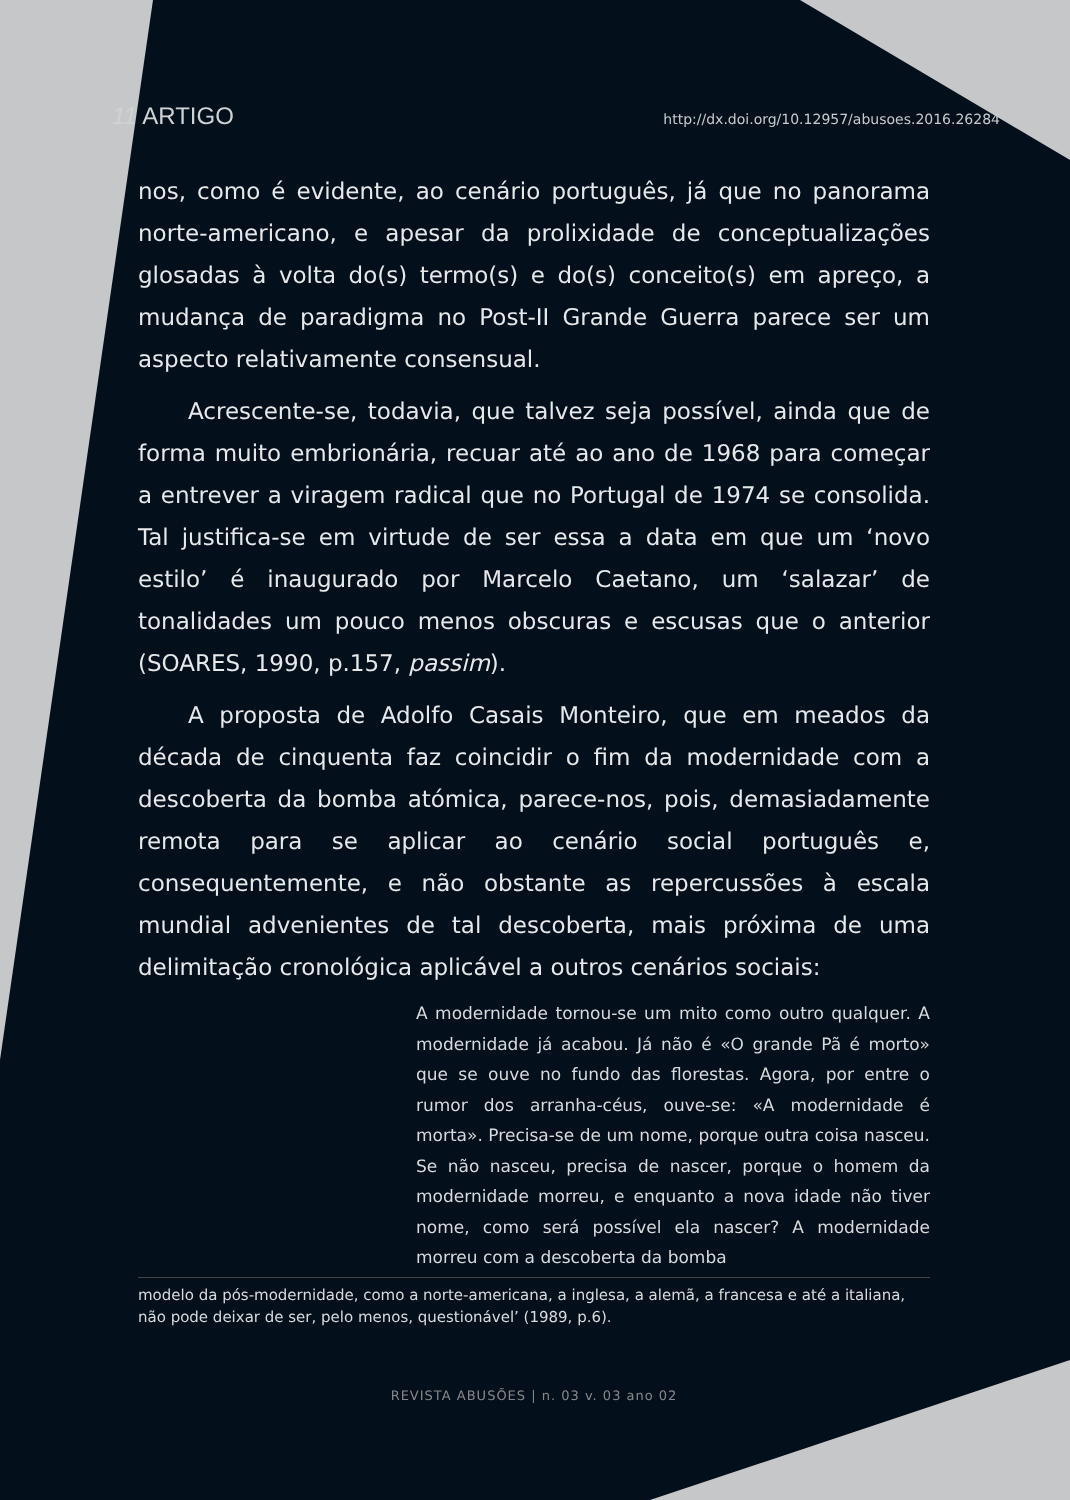11 ARTIGO http://dx.doi.org/10.12957/abusoes.2016.26284
nos, como é evidente, ao cenário português, já que no panorama norte-americano, e apesar da prolixidade de conceptualizações glosadas à volta do(s) termo(s) e do(s) conceito(s) em apreço, a mudança de paradigma no Post-II Grande Guerra parece ser um aspecto relativamente consensual.
Acrescente-se, todavia, que talvez seja possível, ainda que de forma muito embrionária, recuar até ao ano de 1968 para começar a entrever a viragem radical que no Portugal de 1974 se consolida. Tal justifica-se em virtude de ser essa a data em que um ‘novo estilo’ é inaugurado por Marcelo Caetano, um ‘salazar’ de tonalidades um pouco menos obscuras e escusas que o anterior (SOARES, 1990, p.157, passim).
A proposta de Adolfo Casais Monteiro, que em meados da década de cinquenta faz coincidir o fim da modernidade com a descoberta da bomba atómica, parece-nos, pois, demasiadamente remota para se aplicar ao cenário social português e, consequentemente, e não obstante as repercussões à escala mundial advenientes de tal descoberta, mais próxima de uma delimitação cronológica aplicável a outros cenários sociais:
A modernidade tornou-se um mito como outro qualquer. A modernidade já acabou. Já não é «O grande Pã é morto» que se ouve no fundo das florestas. Agora, por entre o rumor dos arranha-céus, ouve-se: «A modernidade é morta». Precisa-se de um nome, porque outra coisa nasceu. Se não nasceu, precisa de nascer, porque o homem da modernidade morreu, e enquanto a nova idade não tiver nome, como será possível ela nascer? A modernidade morreu com a descoberta da bomba
modelo da pós-modernidade, como a norte-americana, a inglesa, a alemã, a francesa e até a italiana, não pode deixar de ser, pelo menos, questionável’ (1989, p.6).
REVISTA ABUSÕES | n. 03 v. 03 ano 02